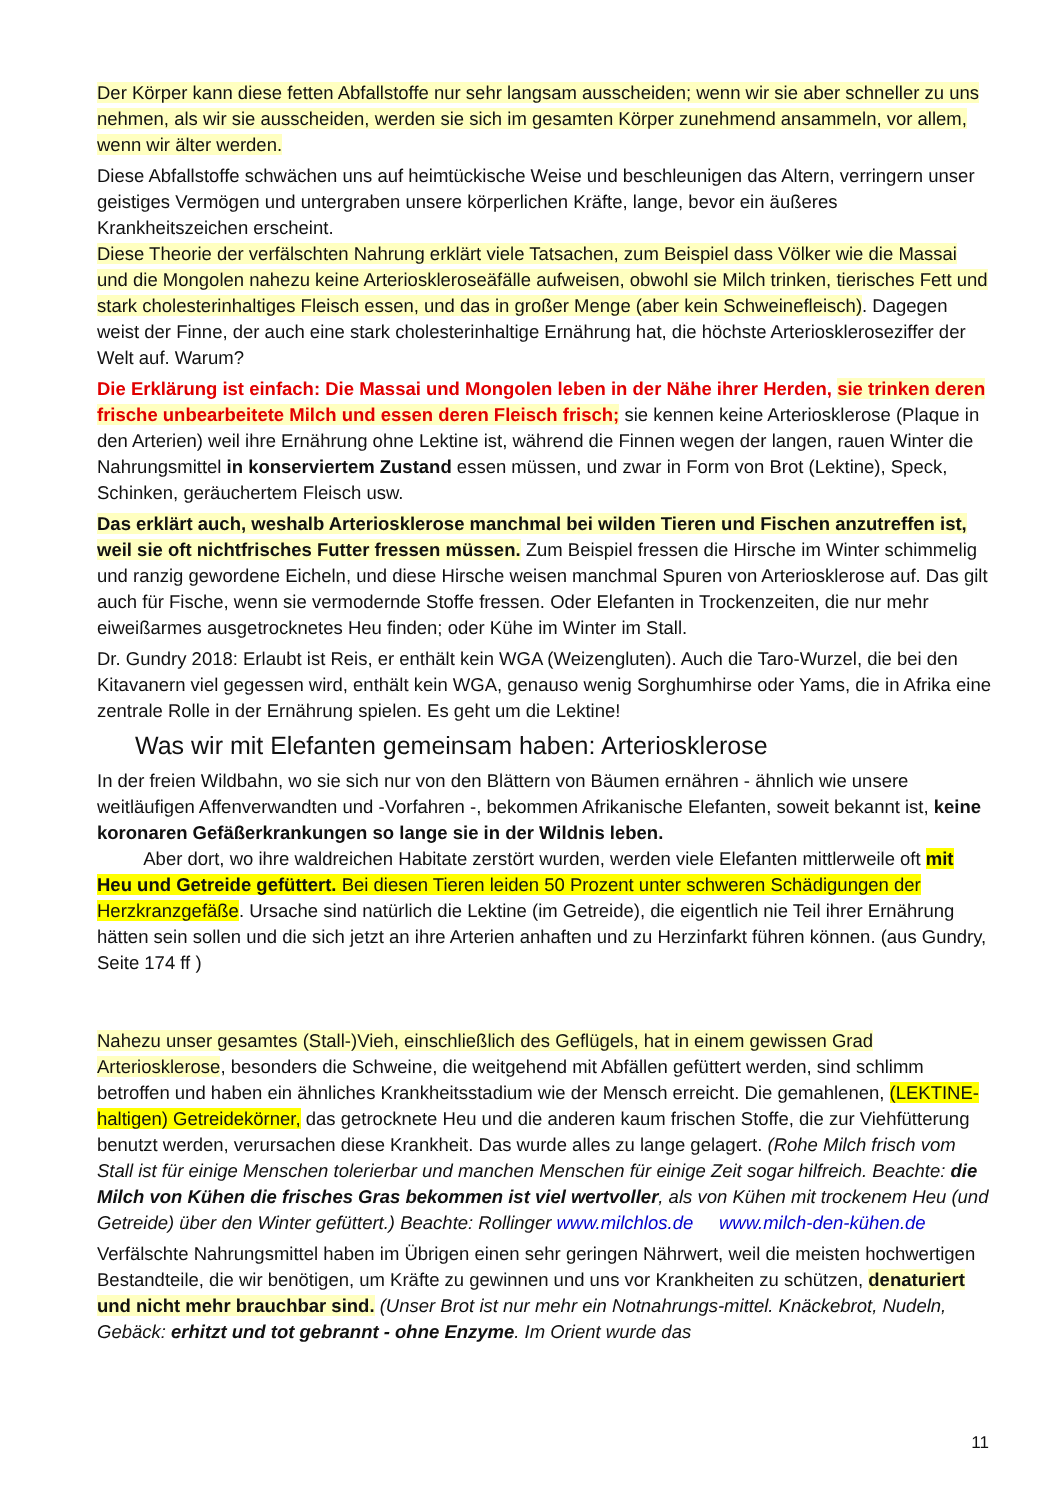Der Körper kann diese fetten Abfallstoffe nur sehr langsam ausscheiden; wenn wir sie aber schneller zu uns nehmen, als wir sie ausscheiden, werden sie sich im gesamten Körper zunehmend ansammeln, vor allem, wenn wir älter werden.
Diese Abfallstoffe schwächen uns auf heimtückische Weise und beschleunigen das Altern, verringern unser geistiges Vermögen und untergraben unsere körperlichen Kräfte, lange, bevor ein äußeres Krankheitszeichen erscheint.
Diese Theorie der verfälschten Nahrung erklärt viele Tatsachen, zum Beispiel dass Völker wie die Massai und die Mongolen nahezu keine Arterioskleroseäfälle aufweisen, obwohl sie Milch trinken, tierisches Fett und stark cholesterinhaltiges Fleisch essen, und das in großer Menge (aber kein Schweinefleisch). Dagegen weist der Finne, der auch eine stark cholesterinhaltige Ernährung hat, die höchste Arterioskleroseziffer der Welt auf. Warum?
Die Erklärung ist einfach: Die Massai und Mongolen leben in der Nähe ihrer Herden, sie trinken deren frische unbearbeitete Milch und essen deren Fleisch frisch; sie kennen keine Arteriosklerose (Plaque in den Arterien) weil ihre Ernährung ohne Lektine ist, während die Finnen wegen der langen, rauen Winter die Nahrungsmittel in konserviertem Zustand essen müssen, und zwar in Form von Brot (Lektine), Speck, Schinken, geräuchertem Fleisch usw.
Das erklärt auch, weshalb Arteriosklerose manchmal bei wilden Tieren und Fischen anzutreffen ist, weil sie oft nichtfrisches Futter fressen müssen. Zum Beispiel fressen die Hirsche im Winter schimmelig und ranzig gewordene Eicheln, und diese Hirsche weisen manchmal Spuren von Arteriosklerose auf. Das gilt auch für Fische, wenn sie vermodernde Stoffe fressen. Oder Elefanten in Trockenzeiten, die nur mehr eiweißarmes ausgetrocknetes Heu finden; oder Kühe im Winter im Stall.
Dr. Gundry 2018: Erlaubt ist Reis, er enthält kein WGA (Weizengluten). Auch die Taro-Wurzel, die bei den Kitavanern viel gegessen wird, enthält kein WGA, genauso wenig Sorghumhirse oder Yams, die in Afrika eine zentrale Rolle in der Ernährung spielen. Es geht um die Lektine!
Was wir mit Elefanten gemeinsam haben: Arteriosklerose
In der freien Wildbahn, wo sie sich nur von den Blättern von Bäumen ernähren - ähnlich wie unsere weitläufigen Affenverwandten und -Vorfahren -, bekommen Afrikanische Elefanten, soweit bekannt ist, keine koronaren Gefäßerkrankungen so lange sie in der Wildnis leben.
Aber dort, wo ihre waldreichen Habitate zerstört wurden, werden viele Elefanten mittlerweile oft mit Heu und Getreide gefüttert. Bei diesen Tieren leiden 50 Prozent unter schweren Schädigungen der Herzkranzgefäße. Ursache sind natürlich die Lektine (im Getreide), die eigentlich nie Teil ihrer Ernährung hätten sein sollen und die sich jetzt an ihre Arterien anhaften und zu Herzinfarkt führen können. (aus Gundry, Seite 174 ff )
Nahezu unser gesamtes (Stall-)Vieh, einschließlich des Geflügels, hat in einem gewissen Grad Arteriosklerose, besonders die Schweine, die weitgehend mit Abfällen gefüttert werden, sind schlimm betroffen und haben ein ähnliches Krankheitsstadium wie der Mensch erreicht. Die gemahlenen, (LEKTINE-haltigen) Getreidekörner, das getrocknete Heu und die anderen kaum frischen Stoffe, die zur Viehfütterung benutzt werden, verursachen diese Krankheit. Das wurde alles zu lange gelagert. (Rohe Milch frisch vom Stall ist für einige Menschen tolerierbar und manchen Menschen für einige Zeit sogar hilfreich. Beachte: die Milch von Kühen die frisches Gras bekommen ist viel wertvoller, als von Kühen mit trockenem Heu (und Getreide) über den Winter gefüttert.) Beachte: Rollinger www.milchlos.de www.milch-den-kühen.de
Verfälschte Nahrungsmittel haben im Übrigen einen sehr geringen Nährwert, weil die meisten hochwertigen Bestandteile, die wir benötigen, um Kräfte zu gewinnen und uns vor Krankheiten zu schützen, denaturiert und nicht mehr brauchbar sind. (Unser Brot ist nur mehr ein Notnahrungs-mittel. Knäckebrot, Nudeln, Gebäck: erhitzt und tot gebrannt - ohne Enzyme. Im Orient wurde das
11